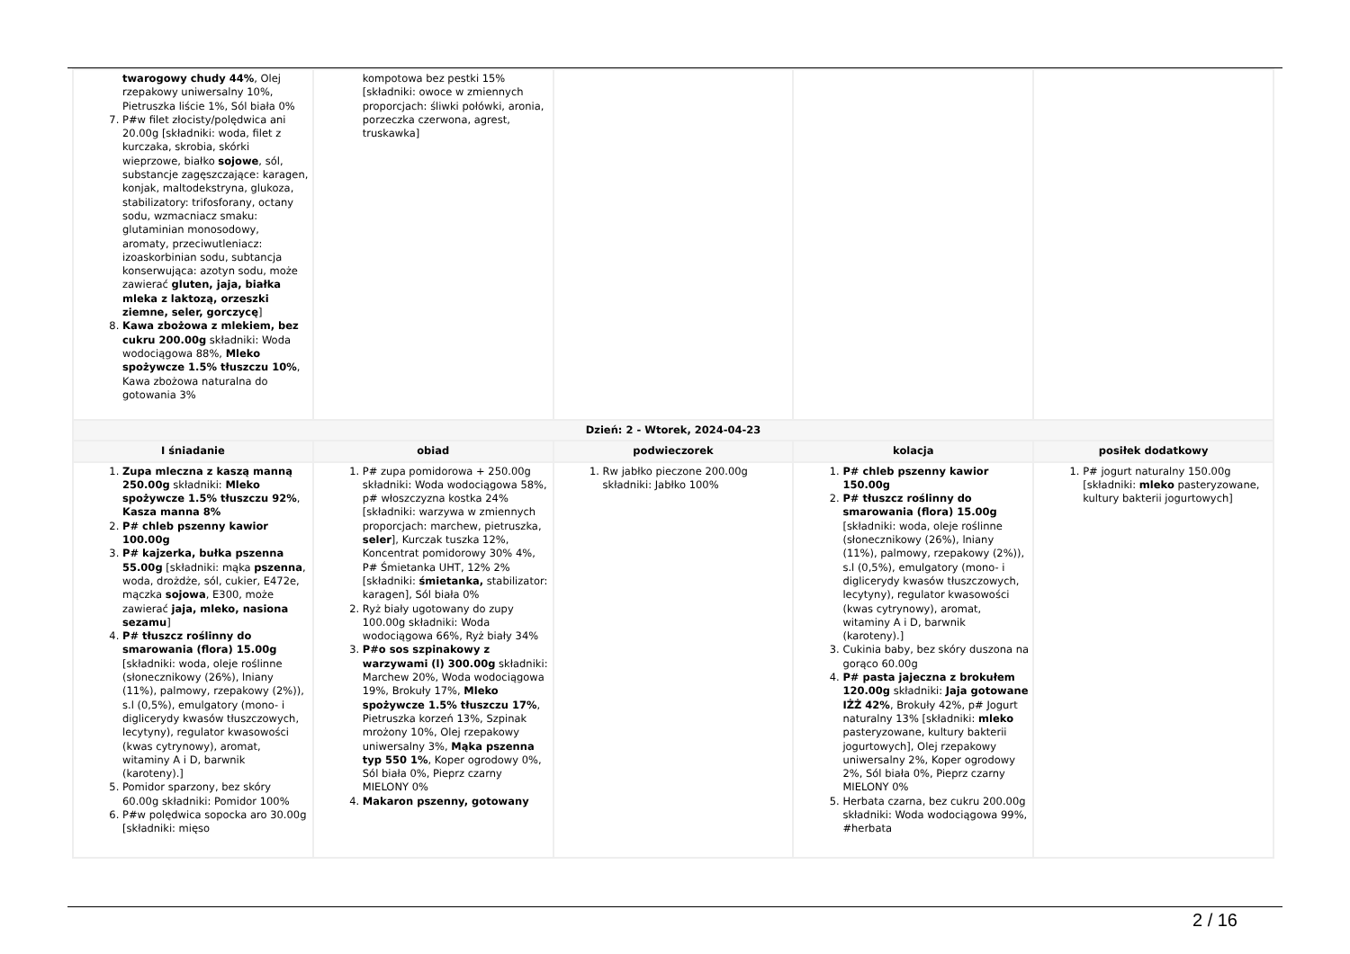| twarogowy chudy 44% , Olej rzepakowy uniwersalny 10%, Pietruszka liście 1%, Sól biała 0% 7. P#w filet złocisty/polędwica ani 20.00g [składniki: woda, filet z kurczaka, skrobia, skórki wieprzowe, białko sojowe , sól, substancje zagęszczające: karagen, konjak, maltodekstryna, glukoza, stabilizatory: trifosforany, octany sodu, wzmacniacz smaku: glutaminian monosodowy, aromaty, przeciwutleniacz: izoaskorbinian sodu, subtancja konserwująca: azotyn sodu, może zawierać gluten, jaja, białka mleka z laktozą, orzeszki ziemne, seler, gorczycę ] 8. Kawa zbożowa z mlekiem, bez cukru 200.00g składniki: Woda wodociągowa 88%, Mleko spożywcze 1.5% tłuszczu 10% , Kawa zbożowa naturalna do gotowania 3% | kompotowa bez pestki 15% [składniki: owoce w zmiennych proporcjach: śliwki połówki, aronia, porzeczka czerwona, agrest, truskawka] | | | |
| Dzień: 2 - Wtorek, 2024-04-23 | | | | |
| I śniadanie | obiad | podwieczorek | kolacja | posiłek dodatkowy |
| 1. Zupa mleczna z kaszą manną 250.00g składniki: Mleko spożywcze 1.5% tłuszczu 92% , Kasza manna 8% 2. P# chleb pszenny kawior 100.00g 3. P# kajzerka, bułka pszenna 55.00g [składniki: mąka pszenna , woda, drożdże, sól, cukier, E472e, mączka sojowa , E300, może zawierać jaja, mleko, nasiona sezamu ] 4. P# tłuszcz roślinny do smarowania (flora) 15.00g [składniki: woda, oleje roślinne (słonecznikowy (26%), lniany (11%), palmowy, rzepakowy (2%)), s.l (0,5%), emulgatory (mono- i diglicerydy kwasów tłuszczowych, lecytyny), regulator kwasowości (kwas cytrynowy), aromat, witaminy A i D, barwnik (karoteny).] 5. Pomidor sparzony, bez skóry 60.00g składniki: Pomidor 100% 6. P#w polędwica sopocka aro 30.00g [składniki: mięso | 1. P# zupa pomidorowa + 250.00g składniki: Woda wodociągowa 58%, p# włoszczyzna kostka 24% [składniki: warzywa w zmiennych proporcjach: marchew, pietruszka, seler ], Kurczak tuszka 12%, Koncentrat pomidorowy 30% 4%, P# Śmietanka UHT, 12% 2% [składniki: śmietanka, stabilizator: karagen], Sól biała 0% 2. Ryż biały ugotowany do zupy 100.00g składniki: Woda wodociągowa 66%, Ryż biały 34% 3. P#o sos szpinakowy z warzywami (l) 300.00g składniki: Marchew 20%, Woda wodociągowa 19%, Brokuły 17%, Mleko spożywcze 1.5% tłuszczu 17% , Pietruszka korzeń 13%, Szpinak mrożony 10%, Olej rzepakowy uniwersalny 3%, Mąka pszenna typ 550 1% , Koper ogrodowy 0%, Sól biała 0%, Pieprz czarny MIELONY 0% 4. Makaron pszenny, gotowany | 1. Rw jabłko pieczone 200.00g składniki: Jabłko 100% | 1. P# chleb pszenny kawior 150.00g 2. P# tłuszcz roślinny do smarowania (flora) 15.00g [składniki: woda, oleje roślinne (słonecznikowy (26%), lniany (11%), palmowy, rzepakowy (2%)), s.l (0,5%), emulgatory (mono- i diglicerydy kwasów tłuszczowych, lecytyny), regulator kwasowości (kwas cytrynowy), aromat, witaminy A i D, barwnik (karoteny).] 3. Cukinia baby, bez skóry duszona na gorąco 60.00g 4. P# pasta jajeczna z brokułem 120.00g składniki: Jaja gotowane IŻŻ 42% , Brokuły 42%, p# Jogurt naturalny 13% [składniki: mleko pasteryzowane, kultury bakterii jogurtowych], Olej rzepakowy uniwersalny 2%, Koper ogrodowy 2%, Sól biała 0%, Pieprz czarny MIELONY 0% 5. Herbata czarna, bez cukru 200.00g składniki: Woda wodociągowa 99%, #herbata | 1. P# jogurt naturalny 150.00g [składniki: mleko pasteryzowane, kultury bakterii jogurtowych] |
2 / 16